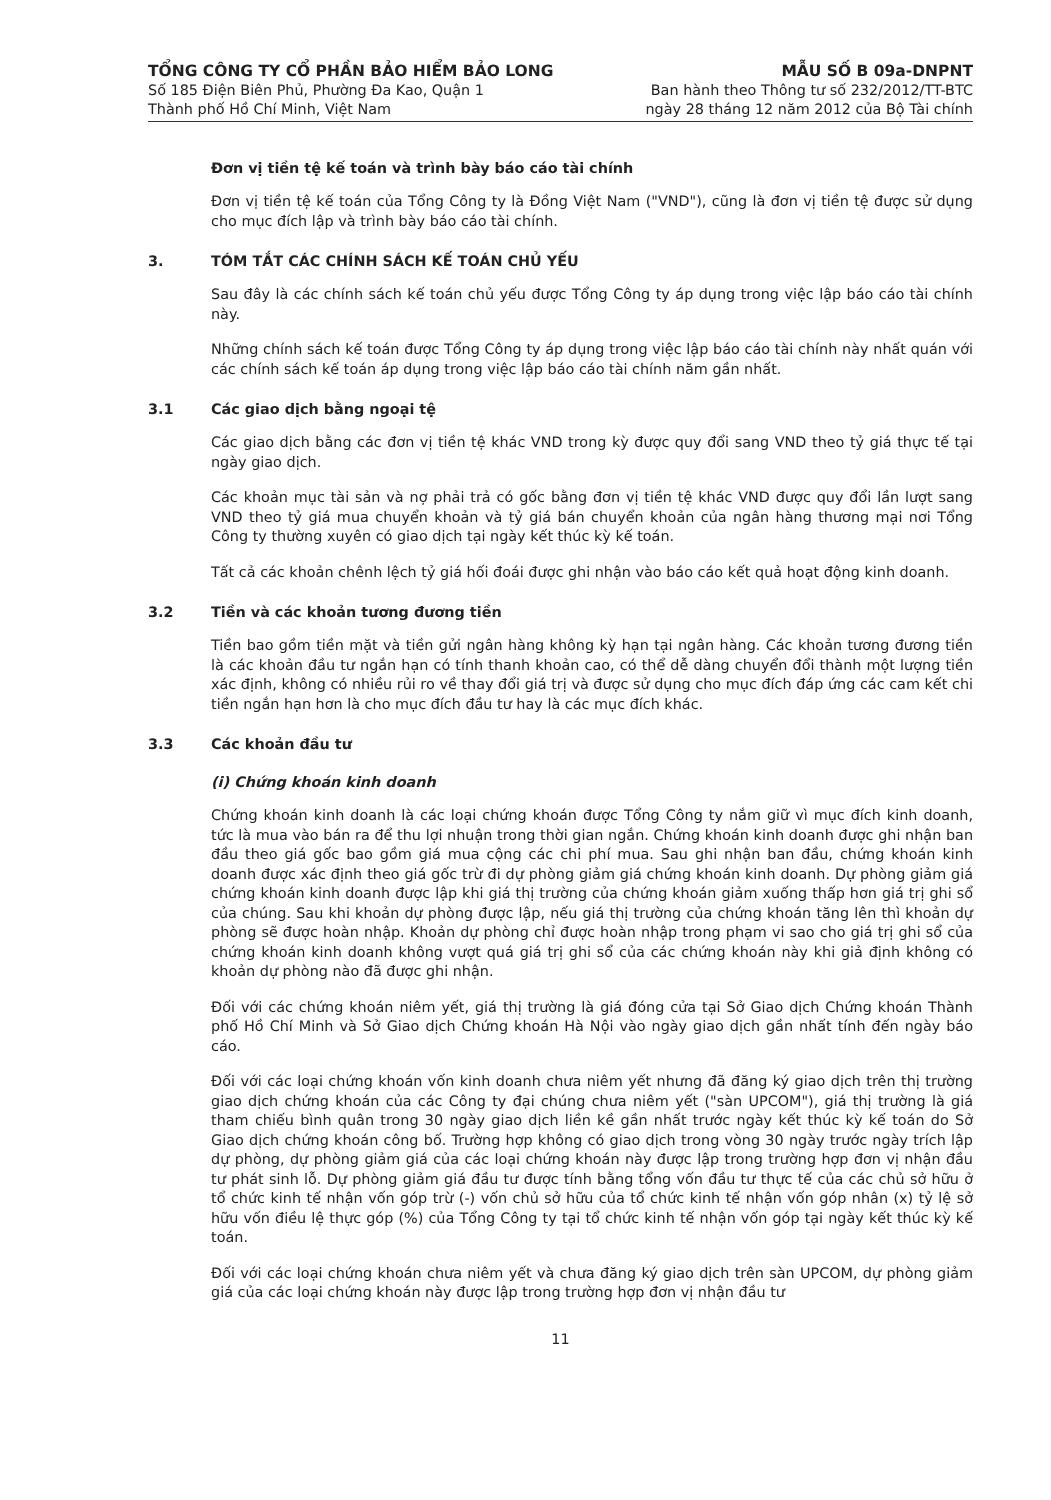TỔNG CÔNG TY CỔ PHẦN BẢO HIỂM BẢO LONG
Số 185 Điện Biên Phủ, Phường Đa Kao, Quận 1
Thành phố Hồ Chí Minh, Việt Nam
MẪU SỐ B 09a-DNPNT
Ban hành theo Thông tư số 232/2012/TT-BTC
ngày 28 tháng 12 năm 2012 của Bộ Tài chính
Đơn vị tiền tệ kế toán và trình bày báo cáo tài chính
Đơn vị tiền tệ kế toán của Tổng Công ty là Đồng Việt Nam ("VND"), cũng là đơn vị tiền tệ được sử dụng cho mục đích lập và trình bày báo cáo tài chính.
3. TÓM TẮT CÁC CHÍNH SÁCH KẾ TOÁN CHỦ YẾU
Sau đây là các chính sách kế toán chủ yếu được Tổng Công ty áp dụng trong việc lập báo cáo tài chính này.
Những chính sách kế toán được Tổng Công ty áp dụng trong việc lập báo cáo tài chính này nhất quán với các chính sách kế toán áp dụng trong việc lập báo cáo tài chính năm gần nhất.
3.1 Các giao dịch bằng ngoại tệ
Các giao dịch bằng các đơn vị tiền tệ khác VND trong kỳ được quy đổi sang VND theo tỷ giá thực tế tại ngày giao dịch.
Các khoản mục tài sản và nợ phải trả có gốc bằng đơn vị tiền tệ khác VND được quy đổi lần lượt sang VND theo tỷ giá mua chuyển khoản và tỷ giá bán chuyển khoản của ngân hàng thương mại nơi Tổng Công ty thường xuyên có giao dịch tại ngày kết thúc kỳ kế toán.
Tất cả các khoản chênh lệch tỷ giá hối đoái được ghi nhận vào báo cáo kết quả hoạt động kinh doanh.
3.2 Tiền và các khoản tương đương tiền
Tiền bao gồm tiền mặt và tiền gửi ngân hàng không kỳ hạn tại ngân hàng. Các khoản tương đương tiền là các khoản đầu tư ngắn hạn có tính thanh khoản cao, có thể dễ dàng chuyển đổi thành một lượng tiền xác định, không có nhiều rủi ro về thay đổi giá trị và được sử dụng cho mục đích đáp ứng các cam kết chi tiền ngắn hạn hơn là cho mục đích đầu tư hay là các mục đích khác.
3.3 Các khoản đầu tư
(i) Chứng khoán kinh doanh
Chứng khoán kinh doanh là các loại chứng khoán được Tổng Công ty nắm giữ vì mục đích kinh doanh, tức là mua vào bán ra để thu lợi nhuận trong thời gian ngắn. Chứng khoán kinh doanh được ghi nhận ban đầu theo giá gốc bao gồm giá mua cộng các chi phí mua. Sau ghi nhận ban đầu, chứng khoán kinh doanh được xác định theo giá gốc trừ đi dự phòng giảm giá chứng khoán kinh doanh. Dự phòng giảm giá chứng khoán kinh doanh được lập khi giá thị trường của chứng khoán giảm xuống thấp hơn giá trị ghi sổ của chúng. Sau khi khoản dự phòng được lập, nếu giá thị trường của chứng khoán tăng lên thì khoản dự phòng sẽ được hoàn nhập. Khoản dự phòng chỉ được hoàn nhập trong phạm vi sao cho giá trị ghi sổ của chứng khoán kinh doanh không vượt quá giá trị ghi sổ của các chứng khoán này khi giả định không có khoản dự phòng nào đã được ghi nhận.
Đối với các chứng khoán niêm yết, giá thị trường là giá đóng cửa tại Sở Giao dịch Chứng khoán Thành phố Hồ Chí Minh và Sở Giao dịch Chứng khoán Hà Nội vào ngày giao dịch gần nhất tính đến ngày báo cáo.
Đối với các loại chứng khoán vốn kinh doanh chưa niêm yết nhưng đã đăng ký giao dịch trên thị trường giao dịch chứng khoán của các Công ty đại chúng chưa niêm yết ("sàn UPCOM"), giá thị trường là giá tham chiếu bình quân trong 30 ngày giao dịch liền kề gần nhất trước ngày kết thúc kỳ kế toán do Sở Giao dịch chứng khoán công bố. Trường hợp không có giao dịch trong vòng 30 ngày trước ngày trích lập dự phòng, dự phòng giảm giá của các loại chứng khoán này được lập trong trường hợp đơn vị nhận đầu tư phát sinh lỗ. Dự phòng giảm giá đầu tư được tính bằng tổng vốn đầu tư thực tế của các chủ sở hữu ở tổ chức kinh tế nhận vốn góp trừ (-) vốn chủ sở hữu của tổ chức kinh tế nhận vốn góp nhân (x) tỷ lệ sở hữu vốn điều lệ thực góp (%) của Tổng Công ty tại tổ chức kinh tế nhận vốn góp tại ngày kết thúc kỳ kế toán.
Đối với các loại chứng khoán chưa niêm yết và chưa đăng ký giao dịch trên sàn UPCOM, dự phòng giảm giá của các loại chứng khoán này được lập trong trường hợp đơn vị nhận đầu tư
11